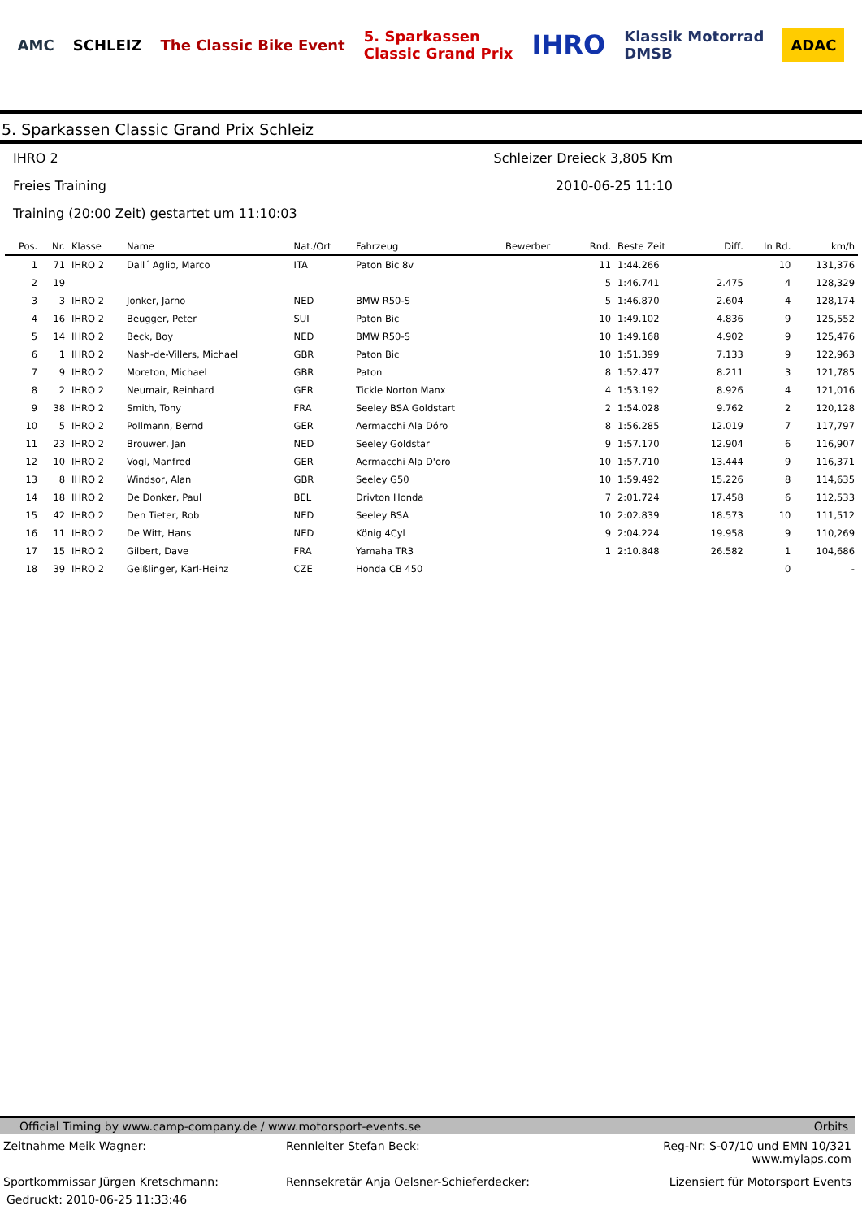AMC SCHLEIZ The Classic Bike Event
5. Sparkassen
Classic Grand Prix
IHRO
Klassik Motorrad
DMSB
ADAC
5. Sparkassen Classic Grand Prix Schleiz
IHRO 2 Schleizer Dreieck 3,805 Km
Freies Training 2010-06-25 11:10
Training (20:00 Zeit) gestartet um 11:10:03
| Pos. | Nr. | Klasse | Name | Nat./Ort | Fahrzeug | Bewerber | Rnd. | Beste Zeit | Diff. | In Rd. | km/h |
| --- | --- | --- | --- | --- | --- | --- | --- | --- | --- | --- | --- |
| 1 | 71 | IHRO 2 | Dall´ Aglio, Marco | ITA | Paton Bic 8v | | 11 | 1:44.266 | | 10 | 131,376 |
| 2 | 19 | | | | | | 5 | 1:46.741 | 2.475 | 4 | 128,329 |
| 3 | 3 | IHRO 2 | Jonker, Jarno | NED | BMW R50-S | | 5 | 1:46.870 | 2.604 | 4 | 128,174 |
| 4 | 16 | IHRO 2 | Beugger, Peter | SUI | Paton Bic | | 10 | 1:49.102 | 4.836 | 9 | 125,552 |
| 5 | 14 | IHRO 2 | Beck, Boy | NED | BMW R50-S | | 10 | 1:49.168 | 4.902 | 9 | 125,476 |
| 6 | 1 | IHRO 2 | Nash-de-Villers, Michael | GBR | Paton Bic | | 10 | 1:51.399 | 7.133 | 9 | 122,963 |
| 7 | 9 | IHRO 2 | Moreton, Michael | GBR | Paton | | 8 | 1:52.477 | 8.211 | 3 | 121,785 |
| 8 | 2 | IHRO 2 | Neumair, Reinhard | GER | Tickle Norton Manx | | 4 | 1:53.192 | 8.926 | 4 | 121,016 |
| 9 | 38 | IHRO 2 | Smith, Tony | FRA | Seeley BSA Goldstart | | 2 | 1:54.028 | 9.762 | 2 | 120,128 |
| 10 | 5 | IHRO 2 | Pollmann, Bernd | GER | Aermacchi Ala Dóro | | 8 | 1:56.285 | 12.019 | 7 | 117,797 |
| 11 | 23 | IHRO 2 | Brouwer, Jan | NED | Seeley Goldstar | | 9 | 1:57.170 | 12.904 | 6 | 116,907 |
| 12 | 10 | IHRO 2 | Vogl, Manfred | GER | Aermacchi Ala D'oro | | 10 | 1:57.710 | 13.444 | 9 | 116,371 |
| 13 | 8 | IHRO 2 | Windsor, Alan | GBR | Seeley G50 | | 10 | 1:59.492 | 15.226 | 8 | 114,635 |
| 14 | 18 | IHRO 2 | De Donker, Paul | BEL | Drivton Honda | | 7 | 2:01.724 | 17.458 | 6 | 112,533 |
| 15 | 42 | IHRO 2 | Den Tieter, Rob | NED | Seeley BSA | | 10 | 2:02.839 | 18.573 | 10 | 111,512 |
| 16 | 11 | IHRO 2 | De Witt, Hans | NED | König 4Cyl | | 9 | 2:04.224 | 19.958 | 9 | 110,269 |
| 17 | 15 | IHRO 2 | Gilbert, Dave | FRA | Yamaha TR3 | | 1 | 2:10.848 | 26.582 | 1 | 104,686 |
| 18 | 39 | IHRO 2 | Geißlinger, Karl-Heinz | CZE | Honda CB 450 | | | | | 0 | - |
Official Timing by www.camp-company.de / www.motorsport-events.se Orbits
Zeitnahme Meik Wagner: Rennleiter Stefan Beck: Reg-Nr: S-07/10 und EMN 10/321
www.mylaps.com
Sportkommissar Jürgen Kretschmann:
Rennsekretär Anja Oelsner-Schieferdecker:
Lizensiert für Motorsport Events
Gedruckt: 2010-06-25 11:33:46